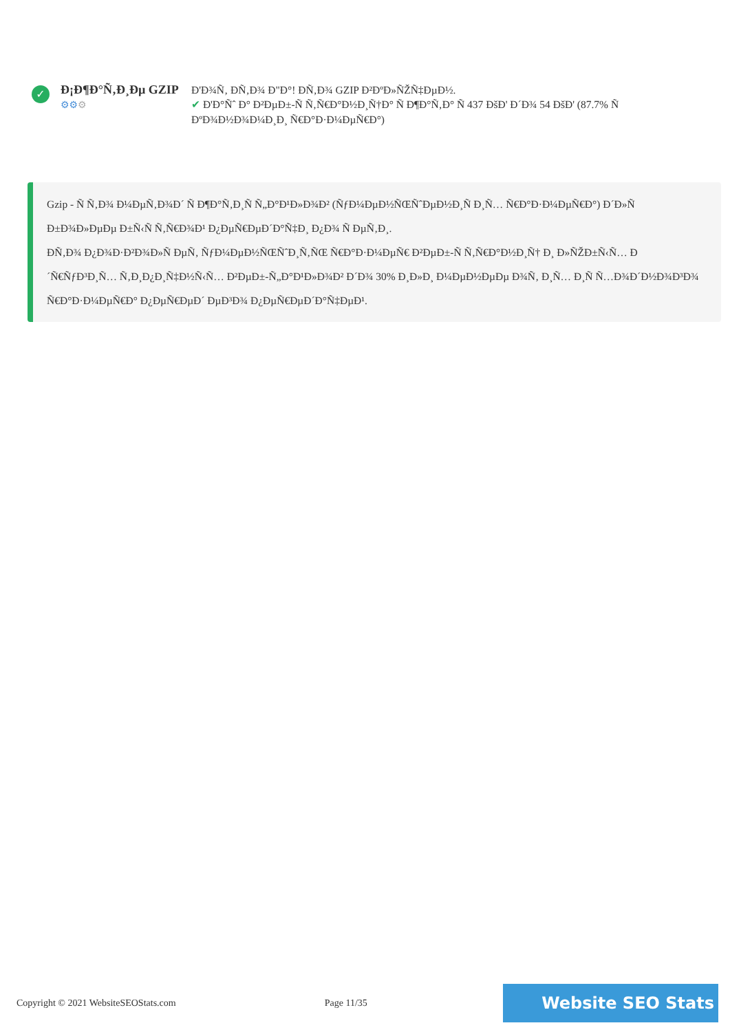✓
Đ¡Đ¶Đ°Ñ‚Đ¸Đµ GZIP
⚙⚙⚙
Đ'Đ¾Ñ‚ ĐÑ‚Đ¾ Đ"Đ°! ĐÑ‚Đ¾ GZIP Đ²ĐºĐ»ÑŽÑ‡ĐµĐ½.
✔ Đ'Đ°Ñˆ Đ° Đ²ĐµĐ±-Ñ Ñ‚Ñ€Đ°Đ½Đ¸Ñ†Đ° Ñ Đ¶Đ°Ñ‚Đ° Ñ 437 ĐšĐ' Đ´Đ¾ 54 ĐšĐ' (87.7% Ñ ĐºĐ¾Đ½Đ¾Đ¼Đ¸Đ¸ Ñ€Đ°Đ·Đ¼ĐµÑ€Đ°)
Gzip - Ñ Ñ‚Đ¾ Đ¼ĐµÑ‚Đ¾Đ´ Ñ Đ¶Đ°Ñ‚Đ¸Ñ Ñ„Đ°Đ¹Đ»Đ¾Đ² (ÑƒĐ¼ĐµĐ½ÑŒÑˆĐµĐ½Đ¸Ñ Đ¸Ñ… Ñ€Đ°Đ·Đ¼ĐµÑ€Đ°) Đ´Đ»Ñ Đ±Đ¾Đ»ĐµĐµ Đ±Ñ‹Ñ Ñ‚Ñ€Đ¾Đ¹ Đ¿ĐµÑ€ĐµĐ´Đ°Ñ‡Đ¸ Đ¿Đ¾ Ñ ĐµÑ‚Đ¸.
ĐÑ‚Đ¾ Đ¿Đ¾Đ·Đ²Đ¾Đ»Ñ ĐµÑ‚ ÑƒĐ¼ĐµĐ½ÑŒÑˆĐ¸Ñ‚ÑŒ Ñ€Đ°Đ·Đ¼ĐµÑ€ Đ²ĐµĐ±-Ñ Ñ‚Ñ€Đ°Đ½Đ¸Ñ† Đ¸ Đ»ÑŽĐ±Ñ‹Ñ… Đ´Ñ€ÑƒĐ³Đ¸Ñ… Ñ‚Đ¸Đ¿Đ¸Ñ‡Đ½Ñ‹Ñ… Đ²ĐµĐ±-Ñ„Đ°Đ¹Đ»Đ¾Đ² Đ´Đ¾ 30% Đ¸Đ»Đ¸ Đ¼ĐµĐ½ĐµĐµ Đ¾Ñ‚ Đ¸Ñ… Đ¸Ñ Ñ…Đ¾Đ´Đ½Đ¾Đ³Đ¾ Ñ€Đ°Đ·Đ¼ĐµÑ€Đ° Đ¿ĐµÑ€ĐµĐ´ ĐµĐ³Đ¾ Đ¿ĐµÑ€ĐµĐ´Đ°Ñ‡ĐµĐ¹.
Copyright © 2021 WebsiteSEOStats.com Page 11/35 Website SEO Stats